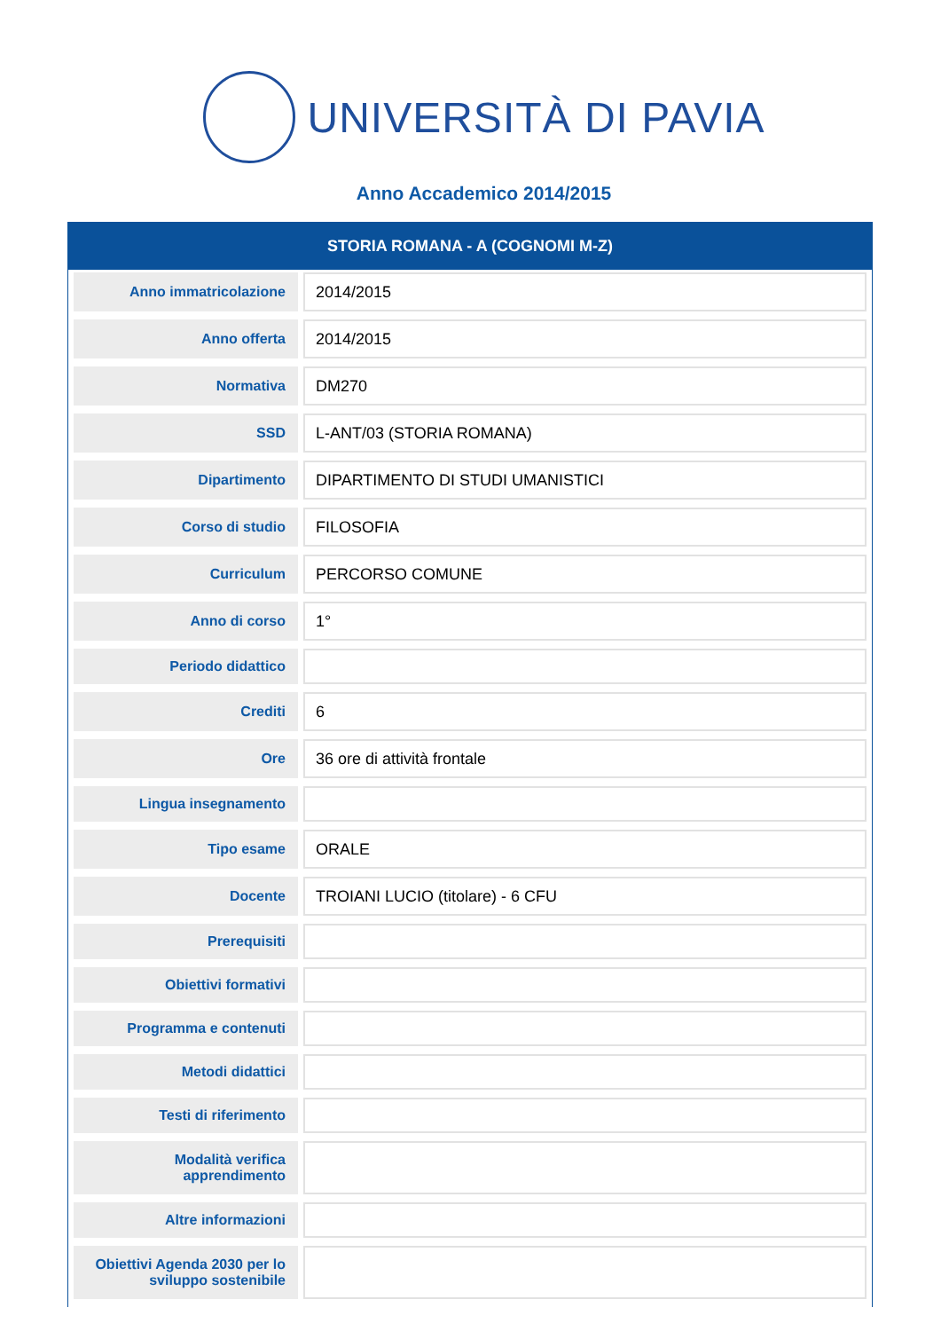UNIVERSITÀ DI PAVIA
Anno Accademico 2014/2015
STORIA ROMANA - A (COGNOMI M-Z)
| Anno immatricolazione | 2014/2015 |
| Anno offerta | 2014/2015 |
| Normativa | DM270 |
| SSD | L-ANT/03 (STORIA ROMANA) |
| Dipartimento | DIPARTIMENTO DI STUDI UMANISTICI |
| Corso di studio | FILOSOFIA |
| Curriculum | PERCORSO COMUNE |
| Anno di corso | 1° |
| Periodo didattico | |
| Crediti | 6 |
| Ore | 36 ore di attività frontale |
| Lingua insegnamento | |
| Tipo esame | ORALE |
| Docente | TROIANI LUCIO (titolare) - 6 CFU |
| Prerequisiti | |
| Obiettivi formativi | |
| Programma e contenuti | |
| Metodi didattici | |
| Testi di riferimento | |
| Modalità verifica apprendimento | |
| Altre informazioni | |
| Obiettivi Agenda 2030 per lo sviluppo sostenibile | |